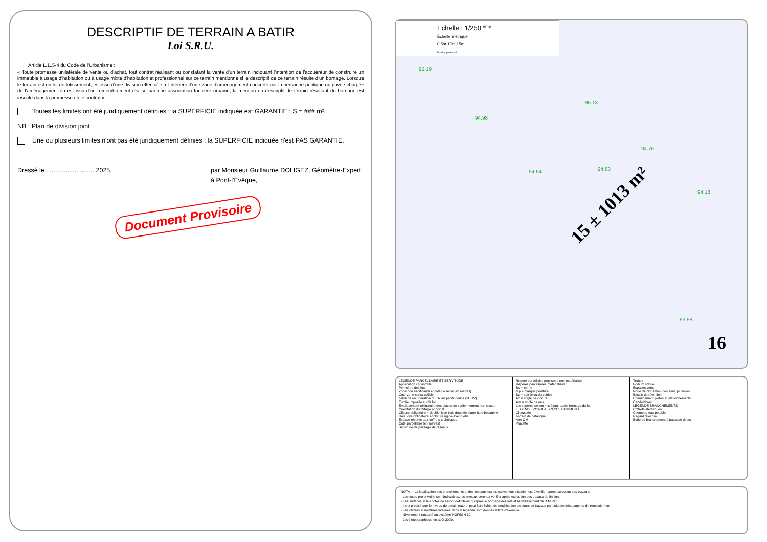DESCRIPTIF DE TERRAIN A BATIR
Loi S.R.U.
Article L.115-4 du Code de l'Urbanisme :
« Toute promesse unilatérale de vente ou d'achat, tout contrat réalisant ou constatant la vente d'un terrain indiquant l'intention de l'acquéreur de construire un immeuble à usage d'habitation ou à usage mixte d'habitation et professionnel sur ce terrain mentionne si le descriptif de ce terrain résulte d'un bornage. Lorsque le terrain est un lot de lotissement, est issu d'une division effectuée à l'intérieur d'une zone d'aménagement concerté par la personne publique ou privée chargée de l'aménagement ou est issu d'un remembrement réalisé par une association foncière urbaine, la mention du descriptif de terrain résultant du bornage est inscrite dans la promesse ou le contrat.»
Toutes les limites ont été juridiquement définies : la SUPERFICIE indiquée est GARANTIE : S = ### m².
NB : Plan de division joint.
Une ou plusieurs limites n'ont pas été juridiquement définies : la SUPERFICIE indiquée n'est PAS GARANTIE.
Dressé le ........................... 2025, par Monsieur Guillaume DOLIGEZ, Géomètre-Expert à Pont-l'Évêque,
Document Provisoire
Echelle : 1/250 <sup>ème</sup>
Échelle métrique
0 5m 10m 15m
Nord approximatif
95.19
94.98
95.13
94.76
94.64 94.83
94.18
93.58
15 ± 1013 m²
16
LEGENDE PARCELLAIRE ET SERVITUDE
Application cadastrale
Périmètre des lots
Zone non aedificandi et cote de recul (en mètres)
Cote zone constructible
Talus de récupération du TN en pente douce (3H/1V)
Entrée imposée sur le lot
Emplacement obligatoire des places de stationnement non closes
Orientation du faîtage principal
Clôture obligatoire = double lisse bois doublée d'une haie bocagère
Haie vive obligatoire et clôture rigide éventuelle
Espace réservé aux coffrets techniques
Cote parcellaire (en mètres)
Servitude de passage de réseaux
Repère parcellaire provisoire non matérialisé
Repères parcellaires matérialisés :
Bo = borne
Mp = marque peinture
Sp = spit (clou de voirie)
Ac = angle de clôture
Am = angle de mur
Les repères seront mis à jour après bornage du lot.
LEGENDE VOIRIE-ESPACES COMMUNS
Chaussée
Terrain de pétanque
Aire OM
Placette
Trottoir
Podium statue
Espaces verts
Noue de circulation des eaux pluviales
Bassin de rétention
Cheminement piéton et stationnements
Candélabres
LEGENDE BRANCHEMENTS
Coffrets électriques
Citerneau eau potable
Regard télécom
Boite de branchement à passage direct
NOTA : - La localisation des branchements et des réseaux est indicative, leur situation est à vérifier après exécution des travaux.
- Les cotes projet voirie sont indicatives, les niveaux seront à vérifier après exécution des travaux de finition.
- Les surfaces et les cotes ne seront définitives qu'après le bornage des lots et l'établissement du D.M.P.C.
- Il est précisé que le niveau du terrain naturel peut faire l'objet de modification en cours de travaux par suite de décapage ou de remblaiement.
- Les chiffres et nombres indiqués dans la légende sont donnés à titre d'exemple.
- Nivellement rattaché au système NGF/IGN 69.
- Levé topographique en août 2020.